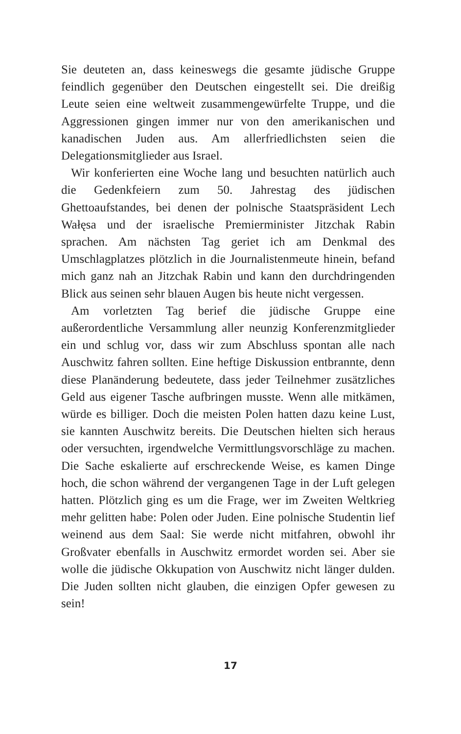Sie deuteten an, dass keineswegs die gesamte jüdische Gruppe feindlich gegenüber den Deutschen eingestellt sei. Die dreißig Leute seien eine weltweit zusammengewürfelte Truppe, und die Aggressionen gingen immer nur von den amerikanischen und kanadischen Juden aus. Am allerfriedlichsten seien die Delegationsmitglieder aus Israel.
Wir konferierten eine Woche lang und besuchten natürlich auch die Gedenkfeiern zum 50. Jahrestag des jüdischen Ghettoaufstandes, bei denen der polnische Staatspräsident Lech Wałęsa und der israelische Premierminister Jitzchak Rabin sprachen. Am nächsten Tag geriet ich am Denkmal des Umschlagplatzes plötzlich in die Journalistenmeute hinein, befand mich ganz nah an Jitzchak Rabin und kann den durchdringenden Blick aus seinen sehr blauen Augen bis heute nicht vergessen.
Am vorletzten Tag berief die jüdische Gruppe eine außerordentliche Versammlung aller neunzig Konferenzmitglieder ein und schlug vor, dass wir zum Abschluss spontan alle nach Auschwitz fahren sollten. Eine heftige Diskussion entbrannte, denn diese Planänderung bedeutete, dass jeder Teilnehmer zusätzliches Geld aus eigener Tasche aufbringen musste. Wenn alle mitkämen, würde es billiger. Doch die meisten Polen hatten dazu keine Lust, sie kannten Auschwitz bereits. Die Deutschen hielten sich heraus oder versuchten, irgendwelche Vermittlungsvorschläge zu machen. Die Sache eskalierte auf erschreckende Weise, es kamen Dinge hoch, die schon während der vergangenen Tage in der Luft gelegen hatten. Plötzlich ging es um die Frage, wer im Zweiten Weltkrieg mehr gelitten habe: Polen oder Juden. Eine polnische Studentin lief weinend aus dem Saal: Sie werde nicht mitfahren, obwohl ihr Großvater ebenfalls in Auschwitz ermordet worden sei. Aber sie wolle die jüdische Okkupation von Auschwitz nicht länger dulden. Die Juden sollten nicht glauben, die einzigen Opfer gewesen zu sein!
17